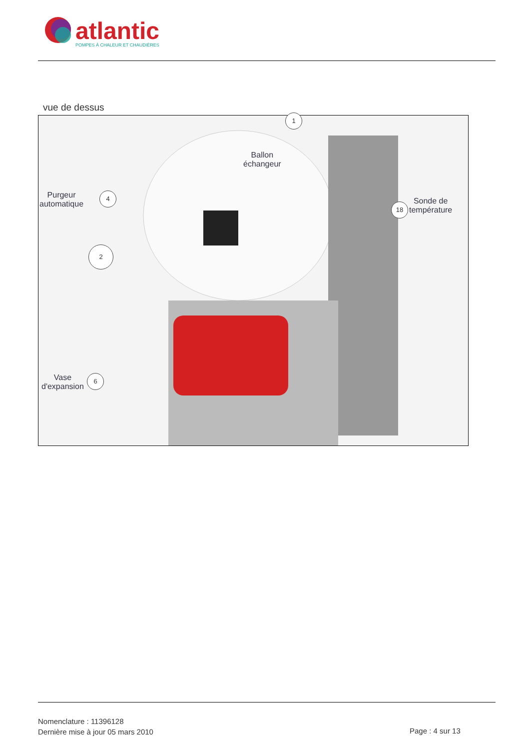atlantic
POMPES À CHALEUR ET CHAUDIÈRES
vue de dessus
1
Ballon
échangeur
Purgeur
automatique
4
18
Sonde de
température
2
Vase
d'expansion
6
Nomenclature : 11396128
Dernière mise à jour 05 mars 2010
Page : 4 sur 13